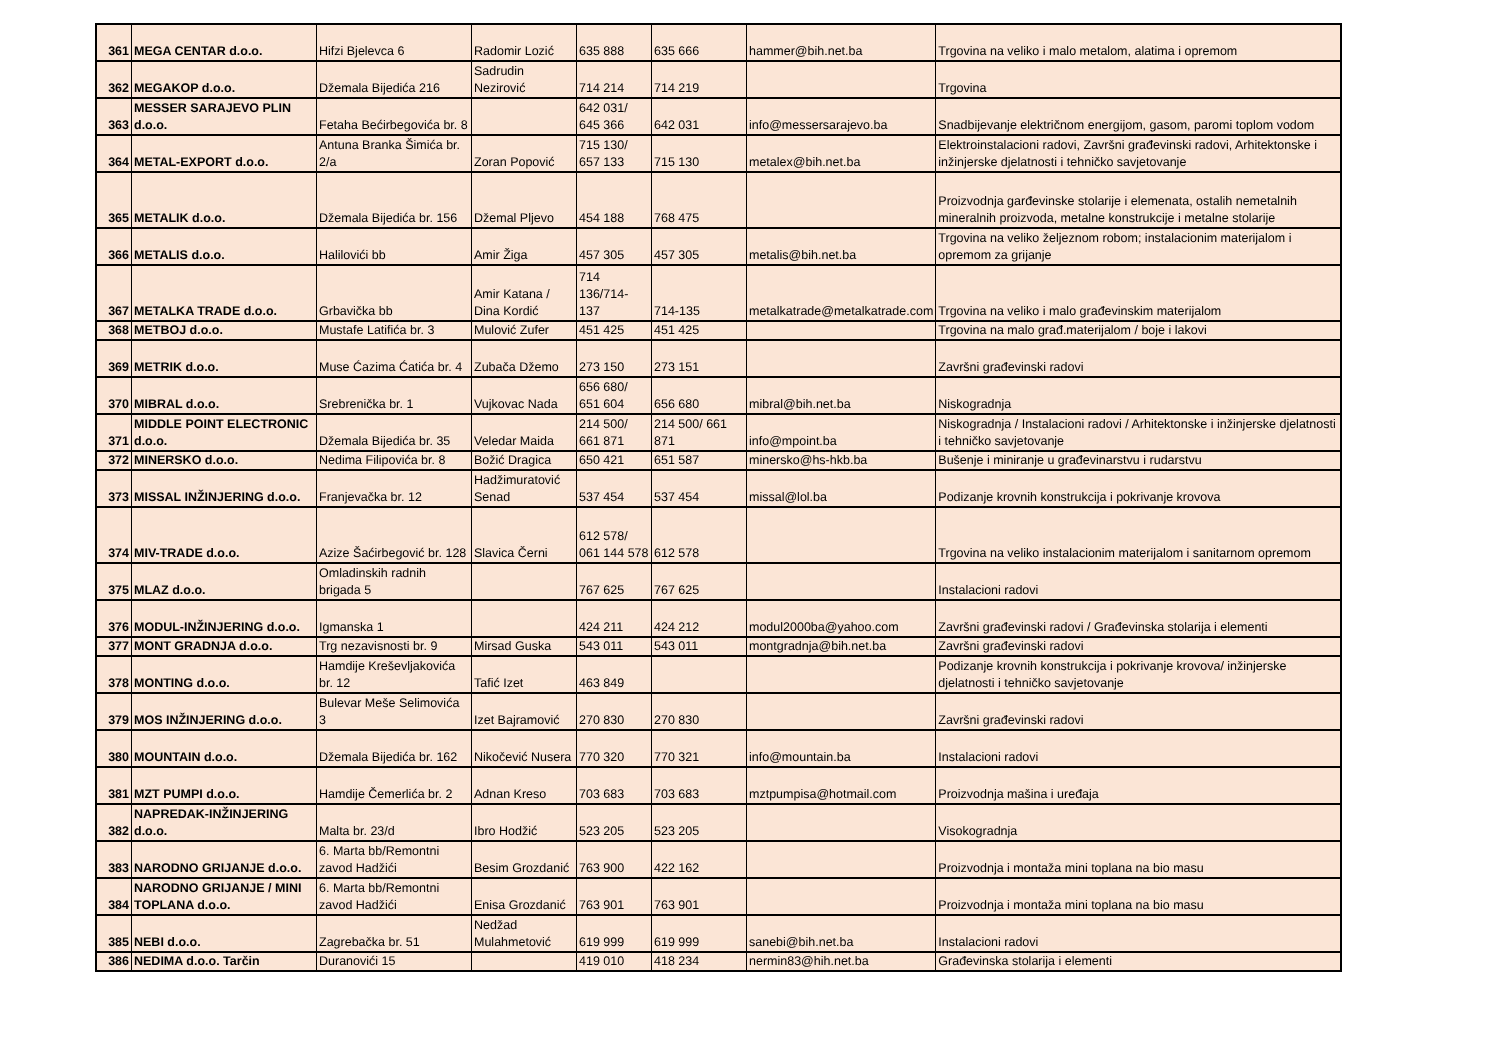| 361 | MEGA CENTAR d.o.o. | Hifzi Bjelevca 6 | Radomir Lozić | 635 888 | 635 666 | hammer@bih.net.ba | Trgovina na veliko i malo metalom, alatima i opremom |
| 362 | MEGAKOP d.o.o. | Džemala Bijedića 216 | Sadrudin Nezirović | 714 214 | 714 219 | | Trgovina |
| 363 | MESSER SARAJEVO PLIN d.o.o. | Fetaha Bećirbegovića br. 8 | | 642 031/ 645 366 | 642 031 | info@messersarajevo.ba | Snadbijevanje električnom energijom, gasom, paromi toplom vodom |
| 364 | METAL-EXPORT d.o.o. | Antuna Branka Šimića br. 2/a | Zoran Popović | 715 130/ 657 133 | 715 130 | metalex@bih.net.ba | Elektroinstalacioni radovi, Završni građevinski radovi, Arhitektonske i inžinjerske djelatnosti i tehničko savjetovanje |
| 365 | METALIK d.o.o. | Džemala Bijedića br. 156 | Džemal Pljevo | 454 188 | 768 475 | | Proizvodnja garđevinske stolarije i elemenata, ostalih nemetalnih mineralnih proizvoda, metalne konstrukcije i metalne stolarije |
| 366 | METALIS d.o.o. | Halilovići bb | Amir Žiga | 457 305 | 457 305 | metalis@bih.net.ba | Trgovina na veliko željeznom robom; instalacionim materijalom i opremom za grijanje |
| 367 | METALKA TRADE d.o.o. | Grbavička bb | Amir Katana / Dina Kordić | 714 136/714-137 | 714-135 | metalkatrade@metalkatrade.com | Trgovina na veliko i malo građevinskim materijalom |
| 368 | METBOJ d.o.o. | Mustafe Latifića br. 3 | Mulović Zufer | 451 425 | 451 425 | | Trgovina na malo građ.materijalom / boje i lakovi |
| 369 | METRIK d.o.o. | Muse Ćazima Ćatića br. 4 | Zubača Džemo | 273 150 | 273 151 | | Završni građevinski radovi |
| 370 | MIBRAL d.o.o. | Srebrenička br. 1 | Vujkovac Nada | 656 680/ 651 604 | 656 680 | mibral@bih.net.ba | Niskogradnja |
| 371 | MIDDLE POINT ELECTRONIC d.o.o. | Džemala Bijedića br. 35 | Veledar Maida | 214 500/ 661 871 | 214 500/ 661 871 | info@mpoint.ba | Niskogradnja / Instalacioni radovi / Arhitektonske i inžinjerske djelatnosti i tehničko savjetovanje |
| 372 | MINERSKO d.o.o. | Nedima Filipovića br. 8 | Božić Dragica | 650 421 | 651 587 | minersko@hs-hkb.ba | Bušenje i miniranje u građevinarstvu i rudarstvu |
| 373 | MISSAL INŽINJERING d.o.o. | Franjevačka br. 12 | Hadžimuratović Senad | 537 454 | 537 454 | missal@lol.ba | Podizanje krovnih konstrukcija i pokrivanje krovova |
| 374 | MIV-TRADE d.o.o. | Azize Šaćirbegović br. 128 | Slavica Černi | 612 578/ 061 144 578 | 612 578 | | Trgovina na veliko instalacionim materijalom i sanitarnom opremom |
| 375 | MLAZ d.o.o. | Omladinskih radnih brigada 5 | | 767 625 | 767 625 | | Instalacioni radovi |
| 376 | MODUL-INŽINJERING d.o.o. | Igmanska 1 | | 424 211 | 424 212 | modul2000ba@yahoo.com | Završni građevinski radovi / Građevinska stolarija i elementi |
| 377 | MONT GRADNJA d.o.o. | Trg nezavisnosti br. 9 | Mirsad Guska | 543 011 | 543 011 | montgradnja@bih.net.ba | Završni građevinski radovi |
| 378 | MONTING d.o.o. | Hamdije Kreševljakovića br. 12 | Tafić Izet | 463 849 | | | Podizanje krovnih konstrukcija i pokrivanje krovova/ inžinjerske djelatnosti i tehničko savjetovanje |
| 379 | MOS INŽINJERING d.o.o. | Bulevar Meše Selimovića 3 | Izet Bajramović | 270 830 | 270 830 | | Završni građevinski radovi |
| 380 | MOUNTAIN d.o.o. | Džemala Bijedića br. 162 | Nikočević Nusera | 770 320 | 770 321 | info@mountain.ba | Instalacioni radovi |
| 381 | MZT PUMPI d.o.o. | Hamdije Čemerlića br. 2 | Adnan Kreso | 703 683 | 703 683 | mztpumpisa@hotmail.com | Proizvodnja mašina i uređaja |
| 382 | NAPREDAK-INŽINJERING d.o.o. | Malta br. 23/d | Ibro Hodžić | 523 205 | 523 205 | | Visokogradnja |
| 383 | NARODNO GRIJANJE d.o.o. | 6. Marta bb/Remontni zavod Hadžići | Besim Grozdanić | 763 900 | 422 162 | | Proizvodnja i montaža mini toplana na bio masu |
| 384 | NARODNO GRIJANJE / MINI TOPLANA d.o.o. | 6. Marta bb/Remontni zavod Hadžići | Enisa Grozdanić | 763 901 | 763 901 | | Proizvodnja i montaža mini toplana na bio masu |
| 385 | NEBI d.o.o. | Zagrebačka br. 51 | Nedžad Mulahmetović | 619 999 | 619 999 | sanebi@bih.net.ba | Instalacioni radovi |
| 386 | NEDIMA d.o.o. Tarčin | Duranovići 15 | | 419 010 | 418 234 | nermin83@hih.net.ba | Građevinska stolarija i elementi |